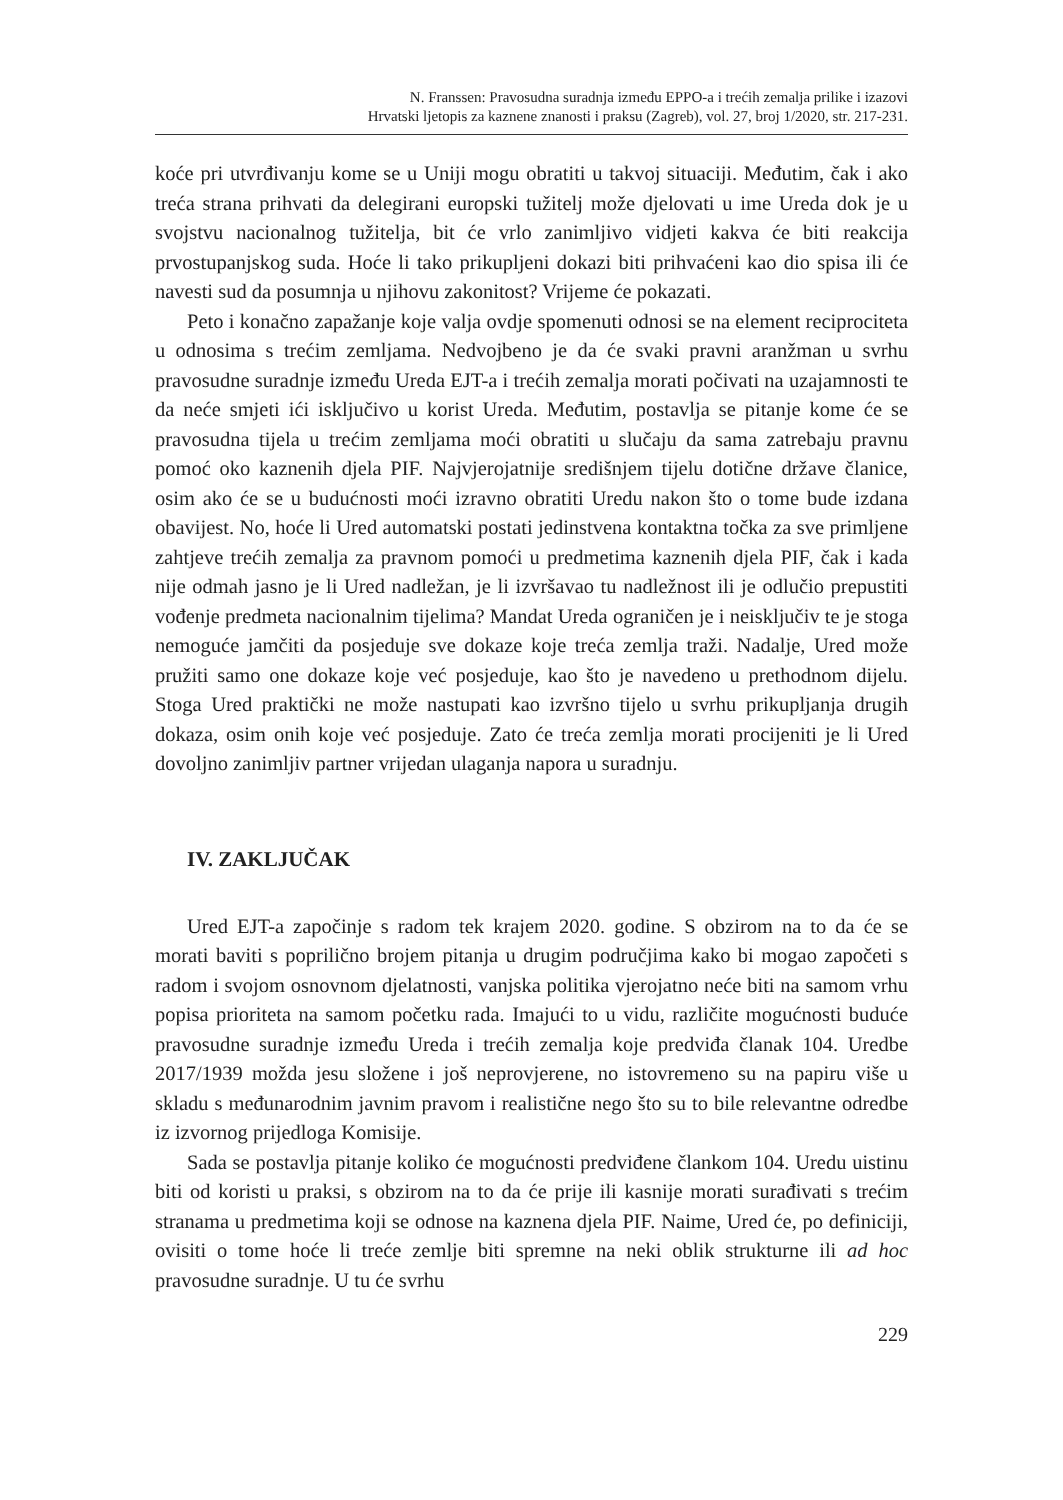N. Franssen: Pravosudna suradnja između EPPO-a i trećih zemalja prilike i izazovi
Hrvatski ljetopis za kaznene znanosti i praksu (Zagreb), vol. 27, broj 1/2020, str. 217-231.
koće pri utvrđivanju kome se u Uniji mogu obratiti u takvoj situaciji. Međutim, čak i ako treća strana prihvati da delegirani europski tužitelj može djelovati u ime Ureda dok je u svojstvu nacionalnog tužitelja, bit će vrlo zanimljivo vidjeti kakva će biti reakcija prvostupanjskog suda. Hoće li tako prikupljeni dokazi biti prihvaćeni kao dio spisa ili će navesti sud da posumnja u njihovu zakonitost? Vrijeme će pokazati.
Peto i konačno zapažanje koje valja ovdje spomenuti odnosi se na element reciprociteta u odnosima s trećim zemljama. Nedvojbeno je da će svaki pravni aranžman u svrhu pravosudne suradnje između Ureda EJT-a i trećih zemalja morati počivati na uzajamnosti te da neće smjeti ići isključivo u korist Ureda. Međutim, postavlja se pitanje kome će se pravosudna tijela u trećim zemljama moći obratiti u slučaju da sama zatrebaju pravnu pomoć oko kaznenih djela PIF. Najvjerojatnije središnjem tijelu dotične države članice, osim ako će se u budućnosti moći izravno obratiti Uredu nakon što o tome bude izdana obavijest. No, hoće li Ured automatski postati jedinstvena kontaktna točka za sve primljene zahtjeve trećih zemalja za pravnom pomoći u predmetima kaznenih djela PIF, čak i kada nije odmah jasno je li Ured nadležan, je li izvršavao tu nadležnost ili je odlučio prepustiti vođenje predmeta nacionalnim tijelima? Mandat Ureda ograničen je i neisključiv te je stoga nemoguće jamčiti da posjeduje sve dokaze koje treća zemlja traži. Nadalje, Ured može pružiti samo one dokaze koje već posjeduje, kao što je navedeno u prethodnom dijelu. Stoga Ured praktički ne može nastupati kao izvršno tijelo u svrhu prikupljanja drugih dokaza, osim onih koje već posjeduje. Zato će treća zemlja morati procijeniti je li Ured dovoljno zanimljiv partner vrijedan ulaganja napora u suradnju.
IV. ZAKLJUČAK
Ured EJT-a započinje s radom tek krajem 2020. godine. S obzirom na to da će se morati baviti s poprilično brojem pitanja u drugim područjima kako bi mogao započeti s radom i svojom osnovnom djelatnosti, vanjska politika vjerojatno neće biti na samom vrhu popisa prioriteta na samom početku rada. Imajući to u vidu, različite mogućnosti buduće pravosudne suradnje između Ureda i trećih zemalja koje predviđa članak 104. Uredbe 2017/1939 možda jesu složene i još neprovjerene, no istovremeno su na papiru više u skladu s međunarodnim javnim pravom i realistične nego što su to bile relevantne odredbe iz izvornog prijedloga Komisije.
Sada se postavlja pitanje koliko će mogućnosti predviđene člankom 104. Uredu uistinu biti od koristi u praksi, s obzirom na to da će prije ili kasnije morati surađivati s trećim stranama u predmetima koji se odnose na kaznena djela PIF. Naime, Ured će, po definiciji, ovisiti o tome hoće li treće zemlje biti spremne na neki oblik strukturne ili ad hoc pravosudne suradnje. U tu će svrhu
229